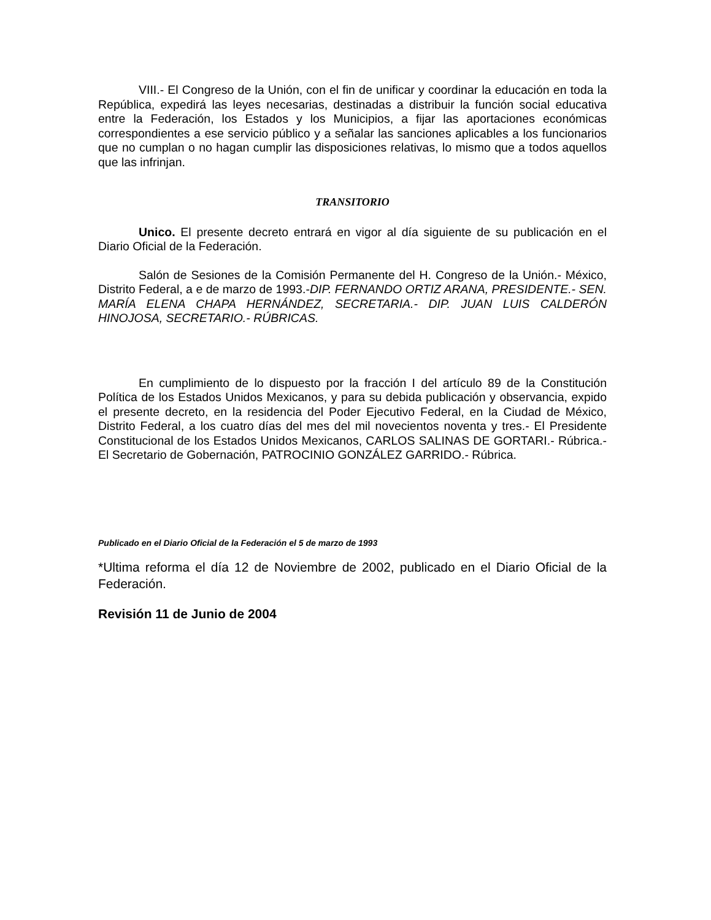VIII.- El Congreso de la Unión, con el fin de unificar y coordinar la educación en toda la República, expedirá las leyes necesarias, destinadas a distribuir la función social educativa entre la Federación, los Estados y los Municipios, a fijar las aportaciones económicas correspondientes a ese servicio público y a señalar las sanciones aplicables a los funcionarios que no cumplan o no hagan cumplir las disposiciones relativas, lo mismo que a todos aquellos que las infrinjan.
TRANSITORIO
Unico. El presente decreto entrará en vigor al día siguiente de su publicación en el Diario Oficial de la Federación.
Salón de Sesiones de la Comisión Permanente del H. Congreso de la Unión.- México, Distrito Federal, a e de marzo de 1993.-DIP. FERNANDO ORTIZ ARANA, PRESIDENTE.- SEN. MARÍA ELENA CHAPA HERNÁNDEZ, SECRETARIA.- DIP. JUAN LUIS CALDERÓN HINOJOSA, SECRETARIO.- RÚBRICAS.
En cumplimiento de lo dispuesto por la fracción I del artículo 89 de la Constitución Política de los Estados Unidos Mexicanos, y para su debida publicación y observancia, expido el presente decreto, en la residencia del Poder Ejecutivo Federal, en la Ciudad de México, Distrito Federal, a los cuatro días del mes del mil novecientos noventa y tres.- El Presidente Constitucional de los Estados Unidos Mexicanos, CARLOS SALINAS DE GORTARI.- Rúbrica.- El Secretario de Gobernación, PATROCINIO GONZÁLEZ GARRIDO.- Rúbrica.
Publicado en el Diario Oficial de la Federación el 5 de marzo de 1993
*Ultima reforma el día 12 de Noviembre de 2002, publicado en el Diario Oficial de la Federación.
Revisión 11 de Junio de 2004